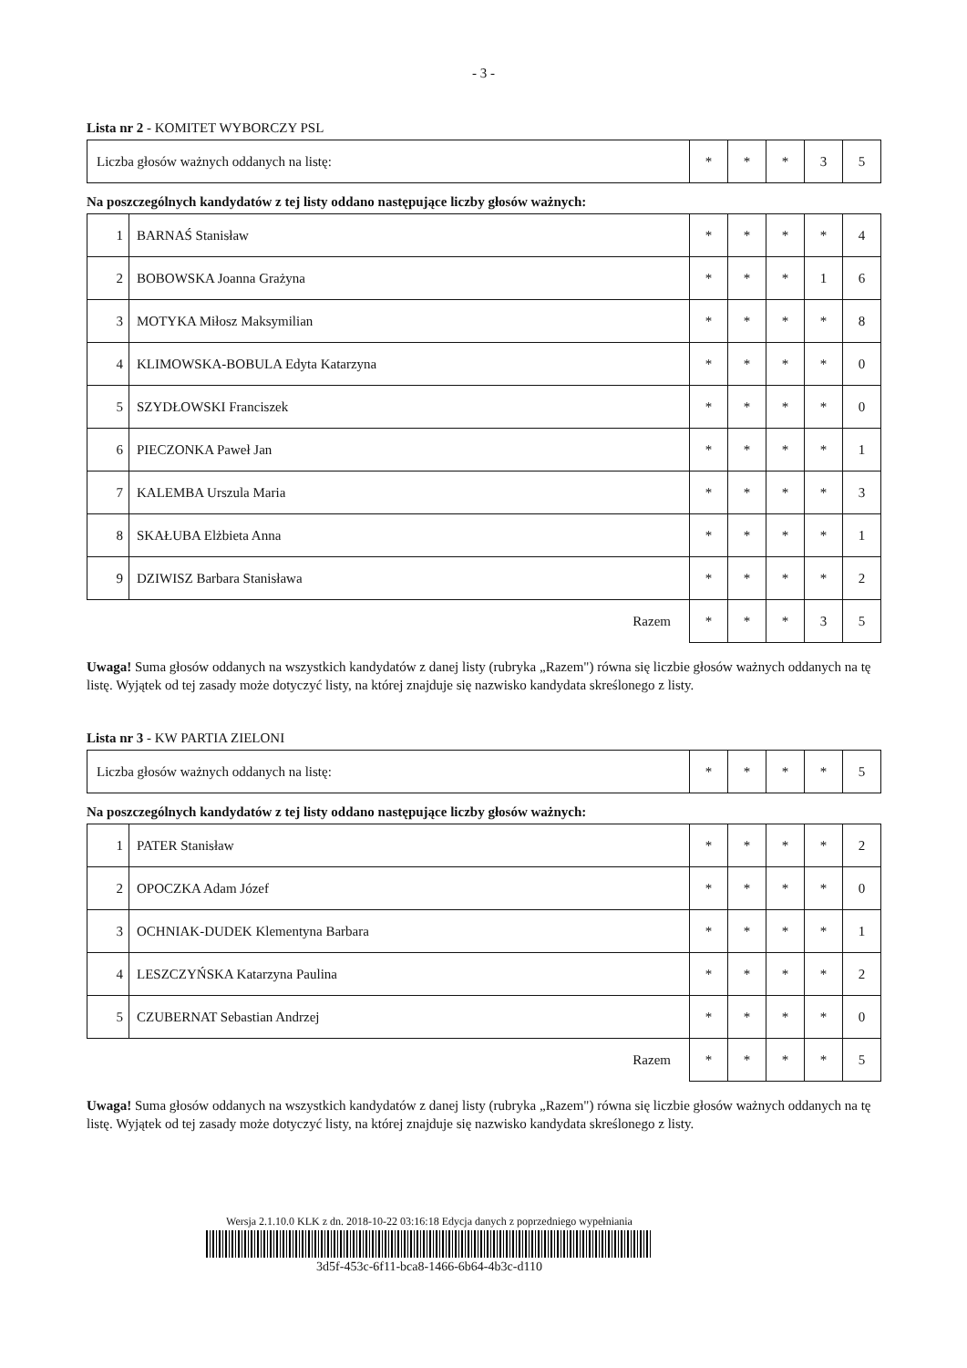- 3 -
Lista nr 2 - KOMITET WYBORCZY PSL
| Liczba głosów ważnych oddanych na listę: | * | * | * | 3 | 5 |
Na poszczególnych kandydatów z tej listy oddano następujące liczby głosów ważnych:
| 1 | BARNAŚ Stanisław | * | * | * | * | 4 |
| 2 | BOBOWSKA Joanna Grażyna | * | * | * | 1 | 6 |
| 3 | MOTYKA Miłosz Maksymilian | * | * | * | * | 8 |
| 4 | KLIMOWSKA-BOBULA Edyta Katarzyna | * | * | * | * | 0 |
| 5 | SZYDŁOWSKI Franciszek | * | * | * | * | 0 |
| 6 | PIECZONKA Paweł Jan | * | * | * | * | 1 |
| 7 | KALEMBA Urszula Maria | * | * | * | * | 3 |
| 8 | SKAŁUBA Elżbieta Anna | * | * | * | * | 1 |
| 9 | DZIWISZ Barbara Stanisława | * | * | * | * | 2 |
| Razem | | * | * | * | 3 | 5 |
Uwaga! Suma głosów oddanych na wszystkich kandydatów z danej listy (rubryka „Razem") równa się liczbie głosów ważnych oddanych na tę listę. Wyjątek od tej zasady może dotyczyć listy, na której znajduje się nazwisko kandydata skreślonego z listy.
Lista nr 3 - KW PARTIA ZIELONI
| Liczba głosów ważnych oddanych na listę: | * | * | * | * | 5 |
Na poszczególnych kandydatów z tej listy oddano następujące liczby głosów ważnych:
| 1 | PATER Stanisław | * | * | * | * | 2 |
| 2 | OPOCZKA Adam Józef | * | * | * | * | 0 |
| 3 | OCHNIAK-DUDEK Klementyna Barbara | * | * | * | * | 1 |
| 4 | LESZCZYŃSKA Katarzyna Paulina | * | * | * | * | 2 |
| 5 | CZUBERNAT Sebastian Andrzej | * | * | * | * | 0 |
| Razem | | * | * | * | * | 5 |
Uwaga! Suma głosów oddanych na wszystkich kandydatów z danej listy (rubryka „Razem") równa się liczbie głosów ważnych oddanych na tę listę. Wyjątek od tej zasady może dotyczyć listy, na której znajduje się nazwisko kandydata skreślonego z listy.
Wersja 2.1.10.0 KLK z dn. 2018-10-22 03:16:18 Edycja danych z poprzedniego wypełniania
3d5f-453c-6f11-bca8-1466-6b64-4b3c-d110